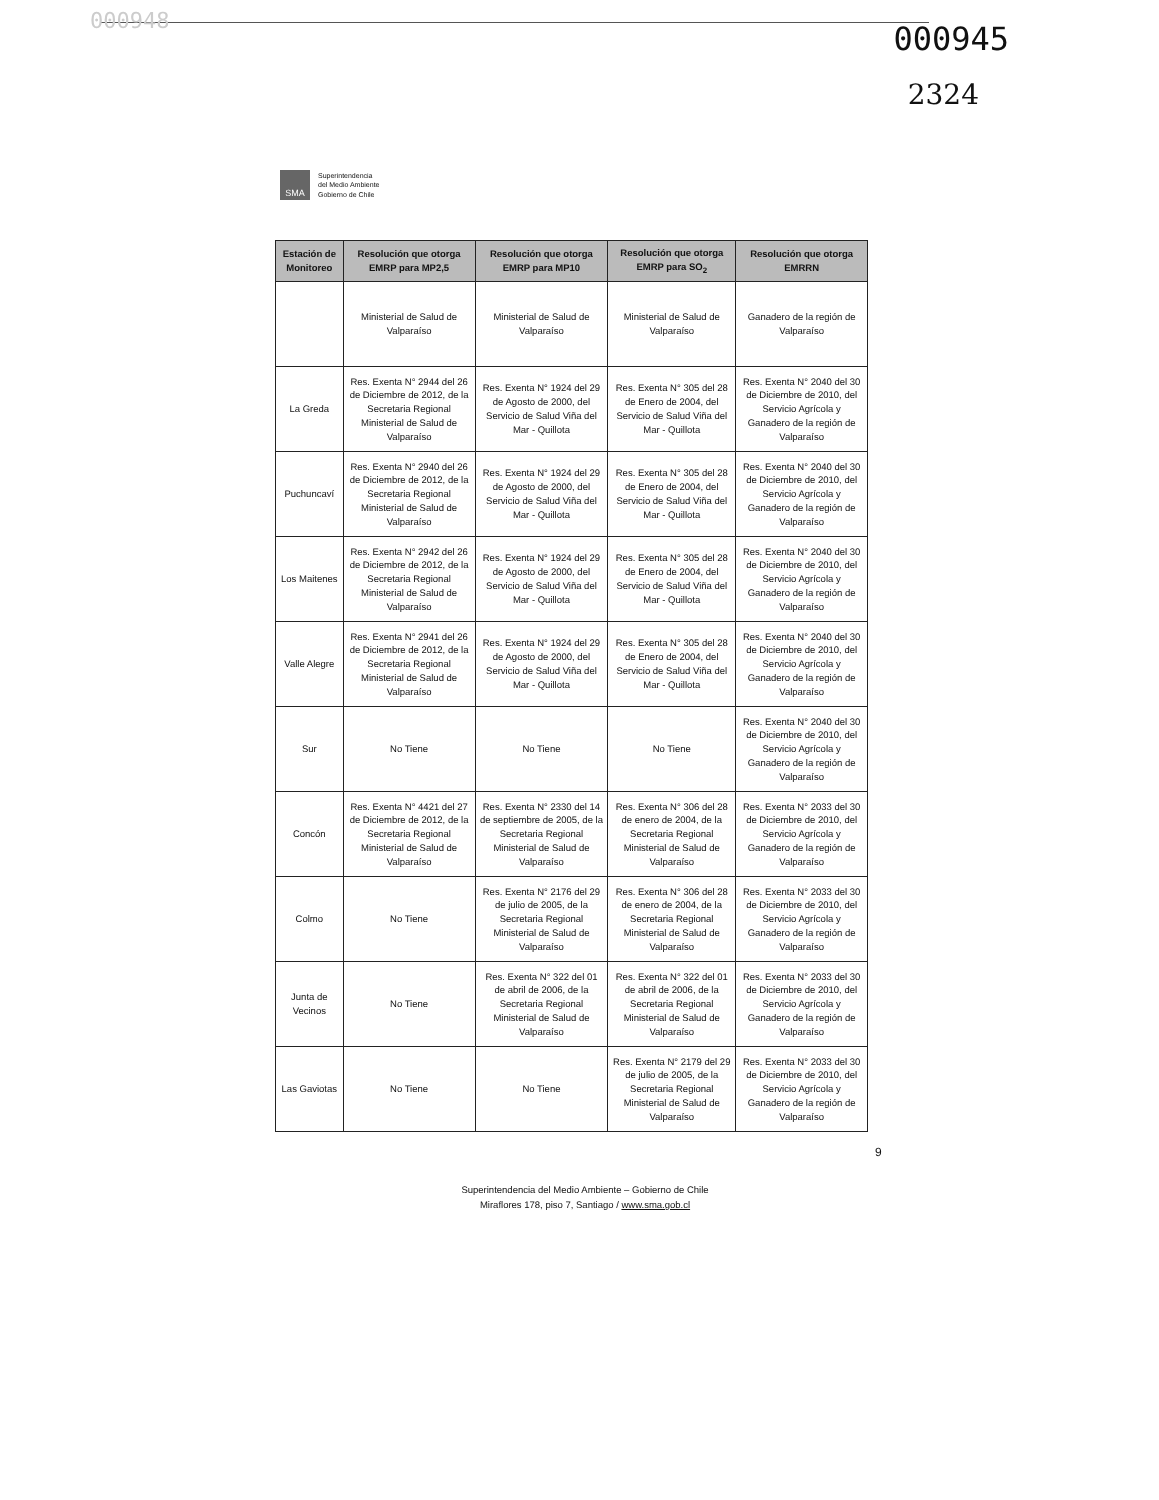000948 000945
2324
SMA
Superintendencia
del Medio Ambiente
Gobierno de Chile
| Estación de Monitoreo | Resolución que otorga EMRP para MP2,5 | Resolución que otorga EMRP para MP10 | Resolución que otorga EMRP para SO<sub>2</sub> | Resolución que otorga EMRRN |
| --- | --- | --- | --- | --- |
| | Ministerial de Salud de Valparaíso | Ministerial de Salud de Valparaíso | Ministerial de Salud de Valparaíso | Ganadero de la región de Valparaíso |
| La Greda | Res. Exenta N° 2944 del 26 de Diciembre de 2012, de la Secretaria Regional Ministerial de Salud de Valparaíso | Res. Exenta N° 1924 del 29 de Agosto de 2000, del Servicio de Salud Viña del Mar - Quillota | Res. Exenta N° 305 del 28 de Enero de 2004, del Servicio de Salud Viña del Mar - Quillota | Res. Exenta N° 2040 del 30 de Diciembre de 2010, del Servicio Agrícola y Ganadero de la región de Valparaíso |
| Puchuncaví | Res. Exenta N° 2940 del 26 de Diciembre de 2012, de la Secretaria Regional Ministerial de Salud de Valparaíso | Res. Exenta N° 1924 del 29 de Agosto de 2000, del Servicio de Salud Viña del Mar - Quillota | Res. Exenta N° 305 del 28 de Enero de 2004, del Servicio de Salud Viña del Mar - Quillota | Res. Exenta N° 2040 del 30 de Diciembre de 2010, del Servicio Agrícola y Ganadero de la región de Valparaíso |
| Los Maitenes | Res. Exenta N° 2942 del 26 de Diciembre de 2012, de la Secretaria Regional Ministerial de Salud de Valparaíso | Res. Exenta N° 1924 del 29 de Agosto de 2000, del Servicio de Salud Viña del Mar - Quillota | Res. Exenta N° 305 del 28 de Enero de 2004, del Servicio de Salud Viña del Mar - Quillota | Res. Exenta N° 2040 del 30 de Diciembre de 2010, del Servicio Agrícola y Ganadero de la región de Valparaíso |
| Valle Alegre | Res. Exenta N° 2941 del 26 de Diciembre de 2012, de la Secretaria Regional Ministerial de Salud de Valparaíso | Res. Exenta N° 1924 del 29 de Agosto de 2000, del Servicio de Salud Viña del Mar - Quillota | Res. Exenta N° 305 del 28 de Enero de 2004, del Servicio de Salud Viña del Mar - Quillota | Res. Exenta N° 2040 del 30 de Diciembre de 2010, del Servicio Agrícola y Ganadero de la región de Valparaíso |
| Sur | No Tiene | No Tiene | No Tiene | Res. Exenta N° 2040 del 30 de Diciembre de 2010, del Servicio Agrícola y Ganadero de la región de Valparaíso |
| Concón | Res. Exenta N° 4421 del 27 de Diciembre de 2012, de la Secretaria Regional Ministerial de Salud de Valparaíso | Res. Exenta N° 2330 del 14 de septiembre de 2005, de la Secretaria Regional Ministerial de Salud de Valparaíso | Res. Exenta N° 306 del 28 de enero de 2004, de la Secretaria Regional Ministerial de Salud de Valparaíso | Res. Exenta N° 2033 del 30 de Diciembre de 2010, del Servicio Agrícola y Ganadero de la región de Valparaíso |
| Colmo | No Tiene | Res. Exenta N° 2176 del 29 de julio de 2005, de la Secretaria Regional Ministerial de Salud de Valparaíso | Res. Exenta N° 306 del 28 de enero de 2004, de la Secretaria Regional Ministerial de Salud de Valparaíso | Res. Exenta N° 2033 del 30 de Diciembre de 2010, del Servicio Agrícola y Ganadero de la región de Valparaíso |
| Junta de Vecinos | No Tiene | Res. Exenta N° 322 del 01 de abril de 2006, de la Secretaria Regional Ministerial de Salud de Valparaíso | Res. Exenta N° 322 del 01 de abril de 2006, de la Secretaria Regional Ministerial de Salud de Valparaíso | Res. Exenta N° 2033 del 30 de Diciembre de 2010, del Servicio Agrícola y Ganadero de la región de Valparaíso |
| Las Gaviotas | No Tiene | No Tiene | Res. Exenta N° 2179 del 29 de julio de 2005, de la Secretaria Regional Ministerial de Salud de Valparaíso | Res. Exenta N° 2033 del 30 de Diciembre de 2010, del Servicio Agrícola y Ganadero de la región de Valparaíso |
9
Superintendencia del Medio Ambiente – Gobierno de Chile
Miraflores 178, piso 7, Santiago / www.sma.gob.cl